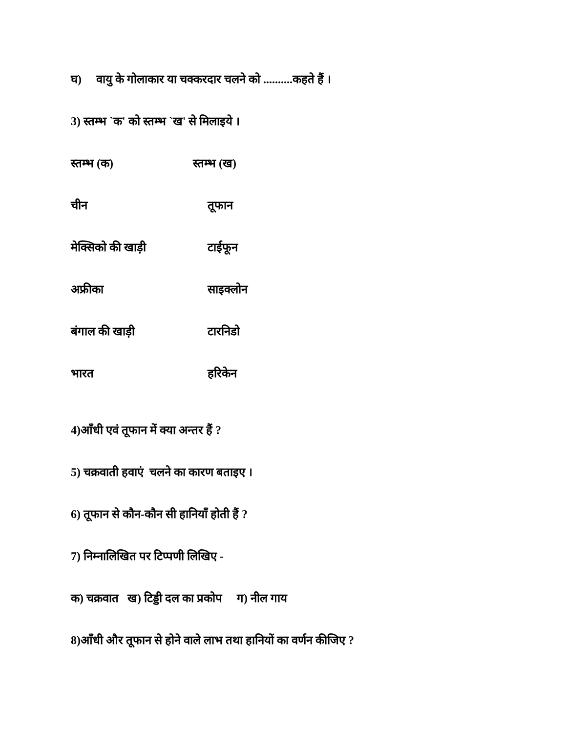घ) वायु के गोलाकार या चक्करदार चलने को ..........कहते हैं ।
3) स्तम्भ `क' को स्तम्भ `ख' से मिलाइये ।
| स्तम्भ (क) | स्तम्भ (ख) |
| --- | --- |
| चीन | तूफान |
| मेक्सिको की खाड़ी | टाईफून |
| अफ्रीका | साइक्लोन |
| बंगाल की खाड़ी | टारनिडो |
| भारत | हरिकेन |
4)आँधी एवं तूफान में क्या अन्तर हैं ?
5) चक्रवाती हवाएं चलने का कारण बताइए ।
6) तूफान से कौन-कौन सी हानियाँ होती हैं ?
7) निम्नालिखित पर टिप्पणी लिखिए -
क) चक्रवात ख) टिड्डी दल का प्रकोप ग) नील गाय
8)आँधी और तूफान से होने वाले लाभ तथा हानियों का वर्णन कीजिए ?